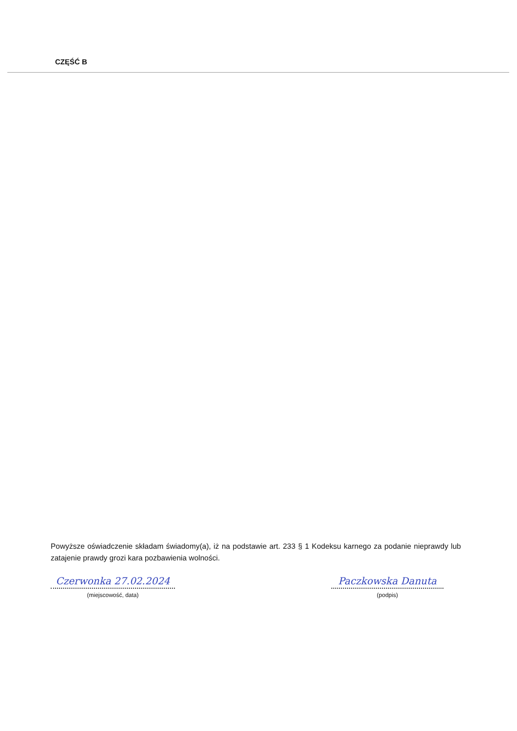CZĘŚĆ B
Powyższe oświadczenie składam świadomy(a), iż na podstawie art. 233 § 1 Kodeksu karnego za podanie nieprawdy lub zatajenie prawdy grozi kara pozbawienia wolności.
Czerwonka 27.02.2024
(miejscowość, data)
Paczkowska Danuta
(podpis)